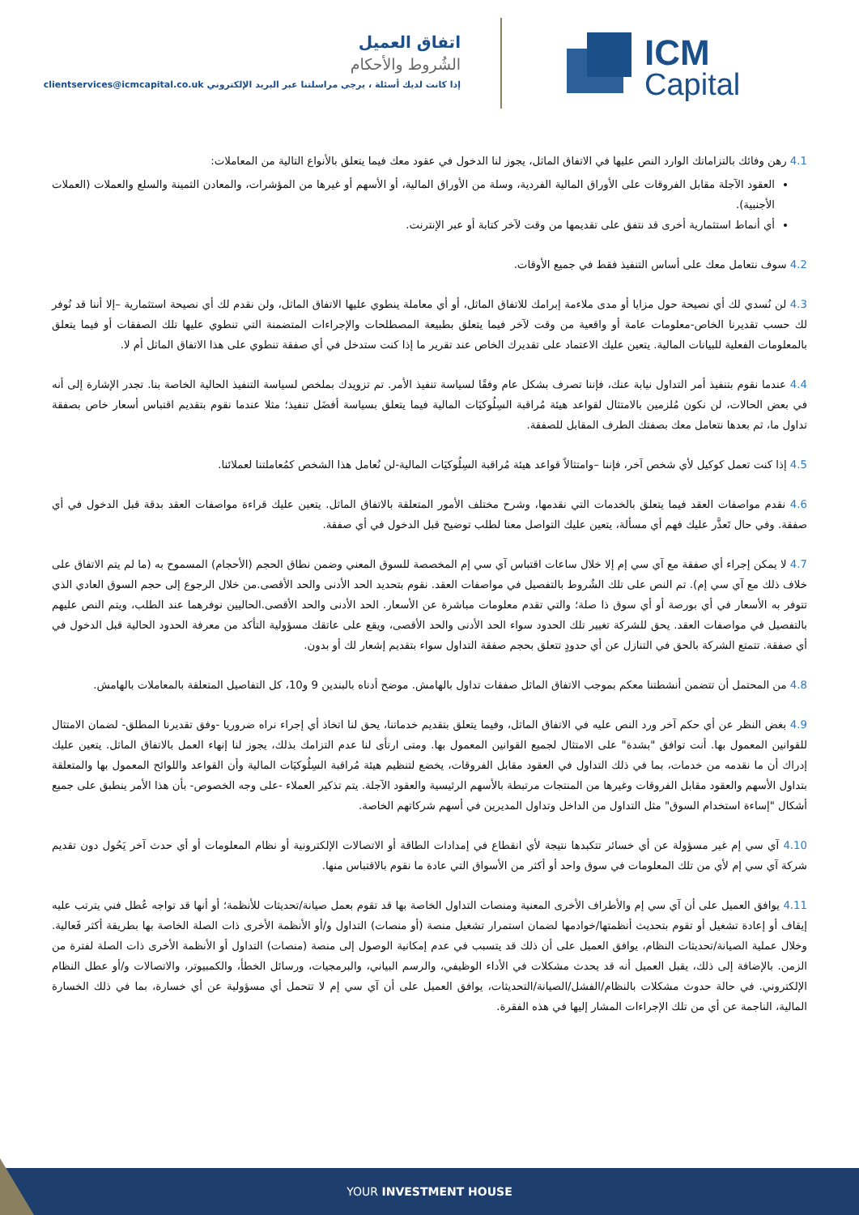ICM
Capital
اتفاق العميل
الشُروط والأحكام
إذا كانت لديك أسئلة ، يرجى مراسلتنا عبر البريد الإلكتروني clientservices@icmcapital.co.uk
4.1 رهن وفائك بالتزاماتك الوارد النص عليها في الاتفاق الماثل، يجوز لنا الدخول في عقود معك فيما يتعلق بالأنواع التالية من المعاملات:
العقود الآجلة مقابل الفروقات على الأوراق المالية الفردية، وسلة من الأوراق المالية، أو الأسهم أو غيرها من المؤشرات، والمعادن الثمينة والسلع والعملات (العملات الأجنبية).
أي أنماط استثمارية أخرى قد نتفق على تقديمها من وقت لآخر كتابة أو عبر الإنترنت.
4.2 سوف نتعامل معك على أساس التنفيذ فقط في جميع الأوقات.
4.3 لن نُسدي لك أي نصيحة حول مزايا أو مدى ملاءمة إبرامك للاتفاق الماثل، أو أي معاملة ينطوي عليها الاتفاق الماثل، ولن نقدم لك أي نصيحة استثمارية –إلا أننا قد نُوفر لك حسب تقديرنا الخاص-معلومات عامة أو واقعية من وقت لآخر فيما يتعلق بطبيعة المصطلحات والإجراءات المتضمنة التي تنطوي عليها تلك الصفقات أو فيما يتعلق بالمعلومات الفعلية للبيانات المالية. يتعين عليك الاعتماد على تقديرك الخاص عند تقرير ما إذا كنت ستدخل في أي صفقة تنطوي على هذا الاتفاق الماثل أم لا.
4.4 عندما نقوم بتنفيذ أمر التداول نيابة عنك، فإننا تصرف بشكل عام وفقًا لسياسة تنفيذ الأمر. تم تزويدك بملخص لسياسة التنفيذ الحالية الخاصة بنا. تجدر الإشارة إلى أنه في بعض الحالات، لن نكون مُلزمين بالامتثال لقواعد هيئة مُراقبة السِلُوكيَات المالية فيما يتعلق بسياسة أفضَل تنفيذ؛ مثلا عندما نقوم بتقديم اقتباس أسعار خاص بصفقة تداول ما، ثم بعدها نتعامل معك بصفتك الطرف المقابل للصفقة.
4.5 إذا كنت تعمل كوكيل لأي شخص آخر، فإننا –وامتثالاً قواعد هيئة مُراقبة السِلُوكيَات المالية-لن نُعامل هذا الشخص كمُعاملتنا لعملائنا.
4.6 نقدم مواصفات العقد فيما يتعلق بالخدمات التي نقدمها، وشرح مختلف الأمور المتعلقة بالاتفاق الماثل. يتعين عليك قراءة مواصفات العقد بدقة قبل الدخول في أي صفقة. وفي حال تَعذَّر عليك فهم أي مسألة، يتعين عليك التواصل معنا لطلب توضيح قبل الدخول في أي صفقة.
4.7 لا يمكن إجراء أي صفقة مع آي سي إم إلا خلال ساعات اقتباس آي سي إم المخصصة للسوق المعني وضمن نطاق الحجم (الأحجام) المسموح به (ما لم يتم الاتفاق على خلاف ذلك مع آي سي إم). تم النص على تلك الشُروط بالتفصيل في مواصفات العقد. نقوم بتحديد الحد الأدنى والحد الأقصى.من خلال الرجوع إلى حجم السوق العادي الذي تتوفر به الأسعار في أي بورصة أو أي سوق ذا صلة؛ والتي تقدم معلومات مباشرة عن الأسعار. الحد الأدنى والحد الأقصى.الحاليين نوفرهما عند الطلب، ويتم النص عليهم بالتفصيل في مواصفات العقد. يحق للشركة تغيير تلك الحدود سواء الحد الأدنى والحد الأقصى، ويقع على عاتقك مسؤولية التأكد من معرفة الحدود الحالية قبل الدخول في أي صفقة. تتمتع الشركة بالحق في التنازل عن أي حدودٍ تتعلق بحجم صفقة التداول سواء بتقديم إشعار لك أو بدون.
4.8 من المحتمل أن تتضمن أنشطتنا معكم بموجب الاتفاق الماثل صفقات تداول بالهامش. موضح أدناه بالبندين 9 و10، كل التفاصيل المتعلقة بالمعاملات بالهامش.
4.9 بغض النظر عن أي حكم آخر ورد النص عليه في الاتفاق الماثل، وفيما يتعلق بتقديم خدماتنا، يحق لنا اتخاذ أي إجراء نراه ضروريا -وفق تقديرنا المطلق- لضمان الامتثال للقوانين المعمول بها. أنت توافق "بشدة" على الامتثال لجميع القوانين المعمول بها. ومتى ارتأى لنا عدم التزامك بذلك، يجوز لنا إنهاء العمل بالاتفاق الماثل. يتعين عليك إدراك أن ما نقدمه من خدمات، بما في ذلك التداول في العقود مقابل الفروقات، يخضع لتنظيم هيئة مُراقبة السِلُوكيَات المالية وأن القواعد واللوائح المعمول بها والمتعلقة بتداول الأسهم والعقود مقابل الفروقات وغيرها من المنتجات مرتبطة بالأسهم الرئيسية والعقود الآجلة. يتم تذكير العملاء -على وجه الخصوص- بأن هذا الأمر ينطبق على جميع أشكال "إساءة استخدام السوق" مثل التداول من الداخل وتداول المديرين في أسهم شركاتهم الخاصة.
4.10 آي سي إم غير مسؤولة عن أي خسائر تتكبدها نتيجة لأي انقطاع في إمدادات الطاقة أو الاتصالات الإلكترونية أو نظام المعلومات أو أي حدث آخر يَحُول دون تقديم شركة آي سي إم لأي من تلك المعلومات في سوق واحد أو أكثر من الأسواق التي عادة ما نقوم بالاقتباس منها.
4.11 يوافق العميل على أن آي سي إم والأطراف الأخرى المعنية ومنصات التداول الخاصة بها قد تقوم بعمل صيانة/تحديثات للأنظمة؛ أو أنها قد تواجه عُطل فني يترتب عليه إيقاف أو إعادة تشغيل أو تقوم بتحديث أنظمتها/خوادمها لضمان استمرار تشغيل منصة (أو منصات) التداول و/أو الأنظمة الأخرى ذات الصلة الخاصة بها بطريقة أكثر فَعالية. وخلال عملية الصيانة/تحديثات النظام، يوافق العميل على أن ذلك قد يتسبب في عدم إمكانية الوصول إلى منصة (منصات) التداول أو الأنظمة الأخرى ذات الصلة لفترة من الزمن. بالإضافة إلى ذلك، يقبل العميل أنه قد يحدث مشكلات في الأداء الوظيفي، والرسم البياني، والبرمجيات، ورسائل الخطأ، والكمبيوتر، والاتصالات و/أو عطل النظام الإلكتروني. في حالة حدوث مشكلات بالنظام/الفشل/الصيانة/التحديثات، يوافق العميل على أن آي سي إم لا تتحمل أي مسؤولية عن أي خسارة، بما في ذلك الخسارة المالية، الناجمة عن أي من تلك الإجراءات المشار إليها في هذه الفقرة.
YOUR INVESTMENT HOUSE